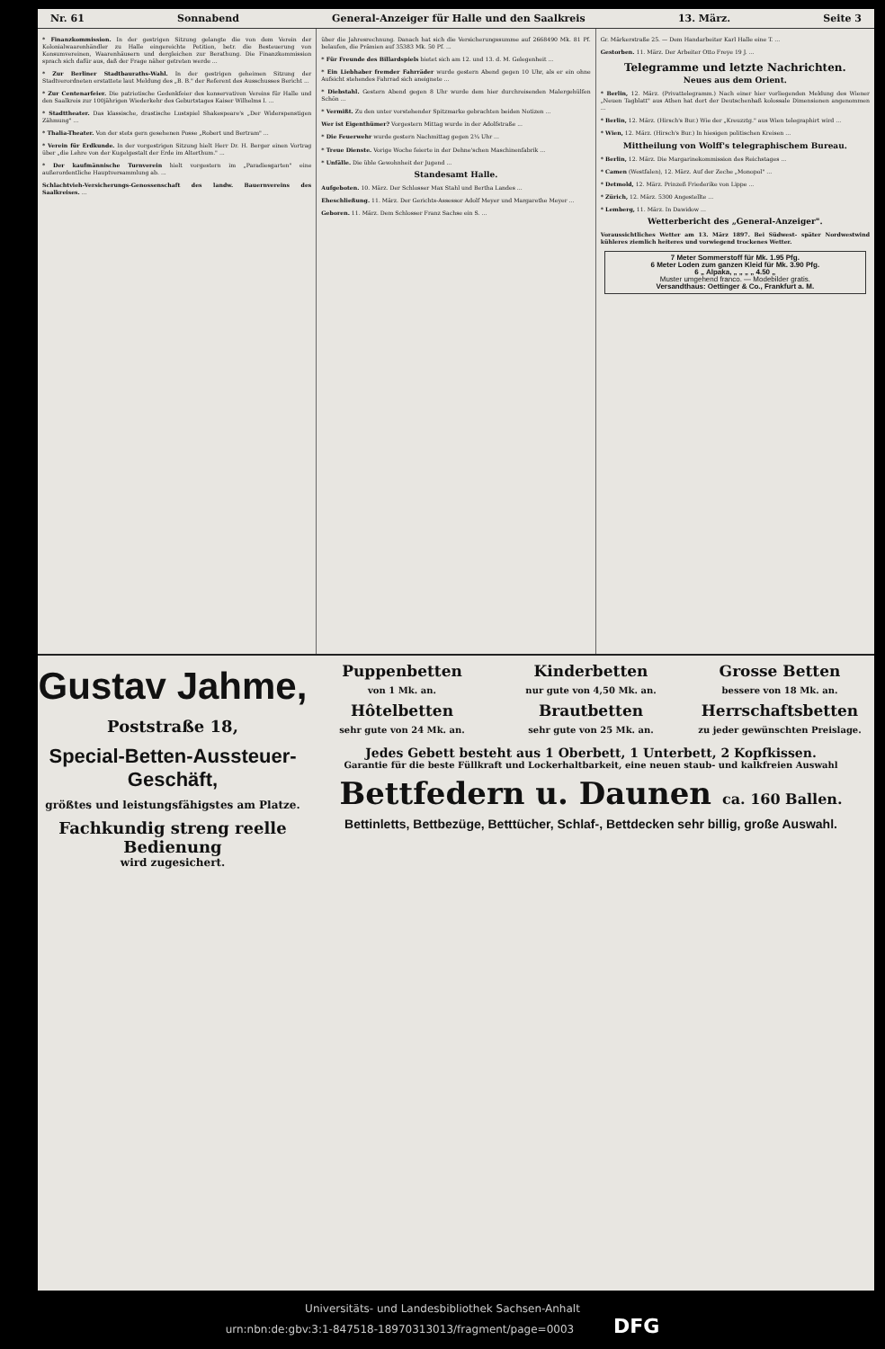Nr. 61 Sonnabend General-Anzeiger für Halle und den Saalkreis 13. März. Seite 3
* Finanzkommission. In der gestrigen Sitzung gelangte die von dem Verein der Kolonialwaarenhändler zu Halle eingereichte Petition, betr. die Besteuerung von Konsumvereinen, Waarenhäusern und dergleichen zur Berathung. Die Finanzkommission sprach sich dafür aus, daß der Frage näher getreten werde ...
* Zur Berliner Stadtbauraths-Wahl. In der gestrigen geheimen Sitzung der Stadtverordneten erstattete laut Meldung des „B. B." der Referent des Ausschusses Bericht ...
* Zur Centenarfeier. Die patriotische Gedenkfeier des konservativen Vereins für Halle und den Saalkreis zur 100jährigen Wiederkehr des Geburtstages Kaiser Wilhelms I. ...
* Stadttheater. Das klassische, drastische Lustspiel Shakespeare's „Der Widerspenstigen Zähmung" ...
* Thalia-Theater. Von der stets gern gesehenen Posse „Robert und Bertram" ...
* Verein für Erdkunde. In der vorgestrigen Sitzung hielt Herr Dr. H. Berger einen Vortrag über „die Lehre von der Kugelgestalt der Erde im Alterthum." ...
* Der kaufmännische Turnverein hielt vorgestern im „Paradiesgarten" eine außerordentliche Hauptversammlung ab. ...
Schlachtvieh-Versicherungs-Genossenschaft des landw. Bauernvereins des Saalkreises. ...
über die Jahresrechnung. Danach hat sich die Versicherungssumme auf 2668490 Mk. 81 Pf. belaufen, die Prämien auf 35383 Mk. 50 Pf. ...
* Für Freunde des Billardspiels bietet sich am 12. und 13. d. M. Gelegenheit ...
* Ein Liebhaber fremder Fahrräder wurde gestern Abend gegen 10 Uhr, als er ein ohne Aufsicht stehendes Fahrrad sich aneignete ...
* Diebstahl. Gestern Abend gegen 8 Uhr wurde dem hier durchreisenden Malergehülfen Schön ...
* Vermißt. Zu den unter vorstehender Spitzmarke gebrachten beiden Notizen ...
Wer ist Eigenthümer? Vorgestern Mittag wurde in der Adolfstraße ...
* Die Feuerwehr wurde gestern Nachmittag gegen 2¼ Uhr ...
* Treue Dienste. Vorige Woche feierte in der Dehne'schen Maschinenfabrik ...
* Unfälle. Die üble Gewohnheit der Jugend ...
Standesamt Halle.
Aufgeboten. 10. März. Der Schlosser Max Stahl und Bertha Landes ...
Eheschließung. 11. März. Der Gerichts-Assessor Adolf Meyer und Margarethe Meyer ...
Geboren. 11. März. Dem Schlosser Franz Sachse ein S. ...
Gr. Märkerstraße 25. — Dem Handarbeiter Karl Halle eine T. ...
Gestorben. 11. März. Der Arbeiter Otto Freye 19 J. ...
Telegramme und letzte Nachrichten.
Neues aus dem Orient.
* Berlin, 12. März. (Privattelegramm.) Nach einer hier vorliegenden Meldung des Wiener „Neuen Tagblatt" aus Athen hat dort der Deutschenhaß kolossale Dimensionen angenommen ...
* Berlin, 12. März. (Hirsch's Bur.) Wie der „Kreuzztg." aus Wien telegraphirt wird ...
* Wien, 12. März. (Hirsch's Bur.) In hiesigen politischen Kreisen ...
Mittheilung von Wolff's telegraphischem Bureau.
* Berlin, 12. März. Die Margarinekommission des Reichstages ...
* Camen (Westfalen), 12. März. Auf der Zeche „Monopol" ...
* Detmold, 12. März. Prinzeß Friederike von Lippe ...
* Zürich, 12. März. 5300 Angestellte ...
* Lemberg, 11. März. In Dawidow ...
Wetterbericht des „General-Anzeiger".
Voraussichtliches Wetter am 13. März 1897. Bei Südwest- später Nordwestwind kühleres ziemlich heiteres und vorwiegend trockenes Wetter.
7 Meter Sommerstoff für Mk. 1.95 Pfg.
6 Meter Loden zum ganzen Kleid für Mk. 3.90 Pfg.
6 „ Alpaka, „ „ „ „ 4.50 „
Muster umgehend franco. — Modebilder gratis.
Versandthaus: Oettinger & Co., Frankfurt a. M.
Gustav Jahme,
Poststraße 18,
Special-Betten-Aussteuer-Geschäft,
größtes und leistungsfähigstes am Platze.
Fachkundig streng reelle Bedienung
wird zugesichert.
Puppenbetten
von 1 Mk. an.
Kinderbetten
nur gute von 4,50 Mk. an.
Grosse Betten
bessere von 18 Mk. an.
Hôtelbetten
sehr gute von 24 Mk. an.
Brautbetten
sehr gute von 25 Mk. an.
Herrschaftsbetten
zu jeder gewünschten Preislage.
Jedes Gebett besteht aus 1 Oberbett, 1 Unterbett, 2 Kopfkissen.
Garantie für die beste Füllkraft und Lockerhaltbarkeit, eine neuen staub- und kalkfreien Auswahl
Bettfedern u. Daunen ca. 160 Ballen.
Bettinletts, Bettbezüge, Betttücher, Schlaf-, Bettdecken sehr billig, große Auswahl.
Universitäts- und Landesbibliothek Sachsen-Anhalt
urn:nbn:de:gbv:3:1-847518-18970313013/fragment/page=0003 DFG